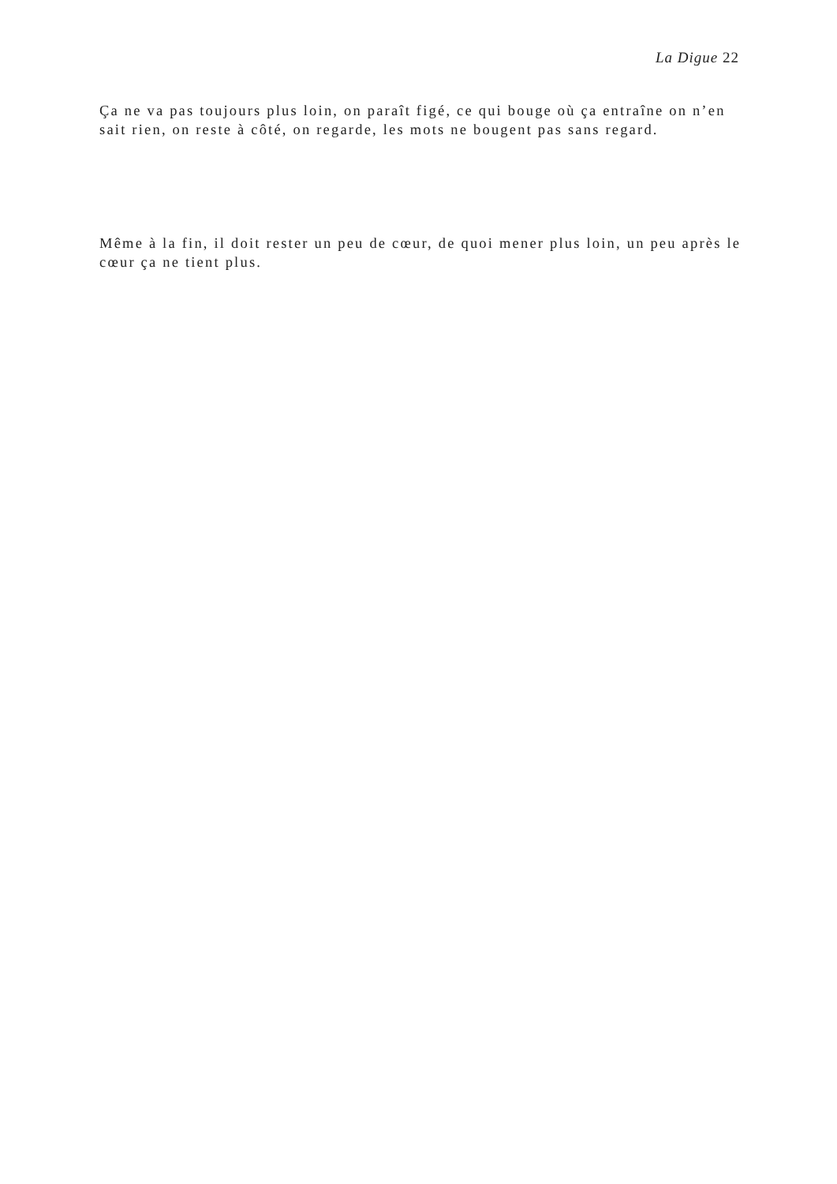La Digue 22
Ça ne va pas toujours plus loin, on paraît figé, ce qui bouge où ça entraîne on n’en sait rien, on reste à côté, on regarde, les mots ne bougent pas sans regard.
Même à la fin, il doit rester un peu de cœur, de quoi mener plus loin, un peu après le cœur ça ne tient plus.